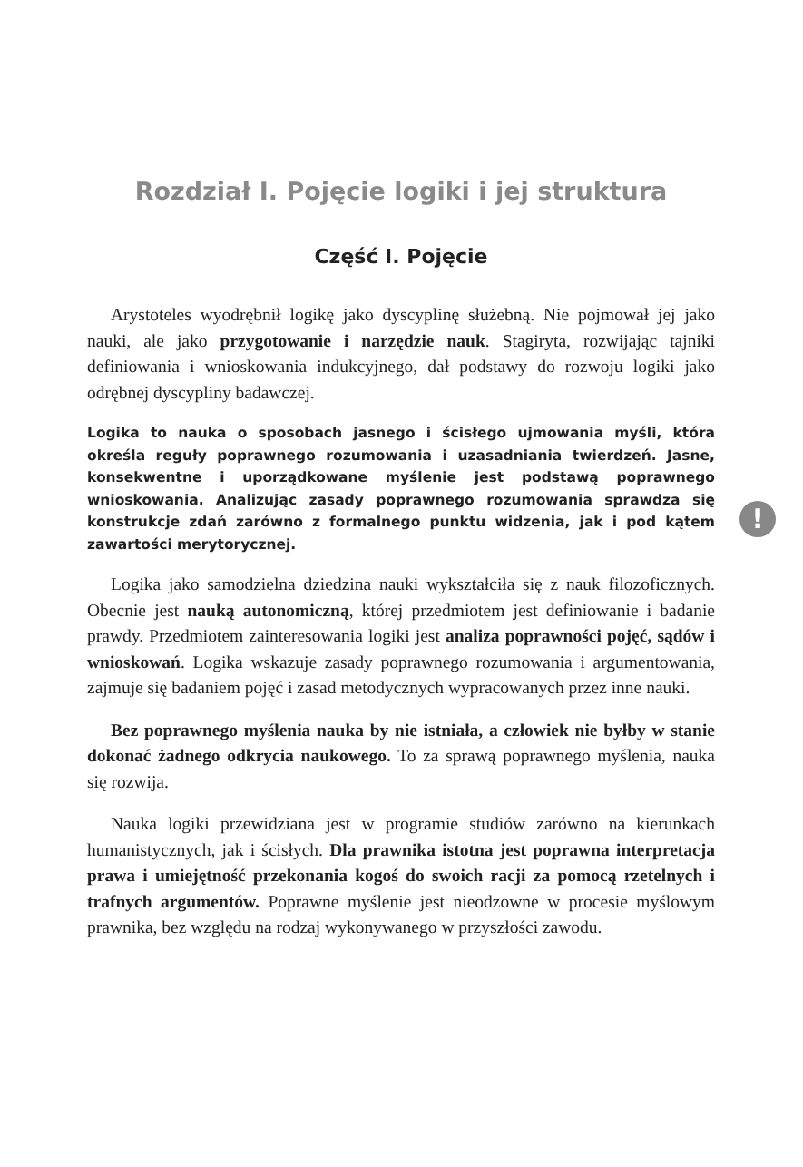Rozdział I. Pojęcie logiki i jej struktura
Część I. Pojęcie
Arystoteles wyodrębnił logikę jako dyscyplinę służebną. Nie pojmował jej jako nauki, ale jako przygotowanie i narzędzie nauk. Stagiryta, rozwijając tajniki definiowania i wnioskowania indukcyjnego, dał podstawy do rozwoju logiki jako odrębnej dyscypliny badawczej.
Logika to nauka o sposobach jasnego i ścisłego ujmowania myśli, która określa reguły poprawnego rozumowania i uzasadniania twierdzeń. Jasne, konsekwentne i uporządkowane myślenie jest podstawą poprawnego wnioskowania. Analizując zasady poprawnego rozumowania sprawdza się konstrukcje zdań zarówno z formalnego punktu widzenia, jak i pod kątem zawartości merytorycznej.
Logika jako samodzielna dziedzina nauki wykształciła się z nauk filozoficznych. Obecnie jest nauką autonomiczną, której przedmiotem jest definiowanie i badanie prawdy. Przedmiotem zainteresowania logiki jest analiza poprawności pojęć, sądów i wnioskowań. Logika wskazuje zasady poprawnego rozumowania i argumentowania, zajmuje się badaniem pojęć i zasad metodycznych wypracowanych przez inne nauki.
Bez poprawnego myślenia nauka by nie istniała, a człowiek nie byłby w stanie dokonać żadnego odkrycia naukowego. To za sprawą poprawnego myślenia, nauka się rozwija.
Nauka logiki przewidziana jest w programie studiów zarówno na kierunkach humanistycznych, jak i ścisłych. Dla prawnika istotna jest poprawna interpretacja prawa i umiejętność przekonania kogoś do swoich racji za pomocą rzetelnych i trafnych argumentów. Poprawne myślenie jest nieodzowne w procesie myślowym prawnika, bez względu na rodzaj wykonywanego w przyszłości zawodu.
!